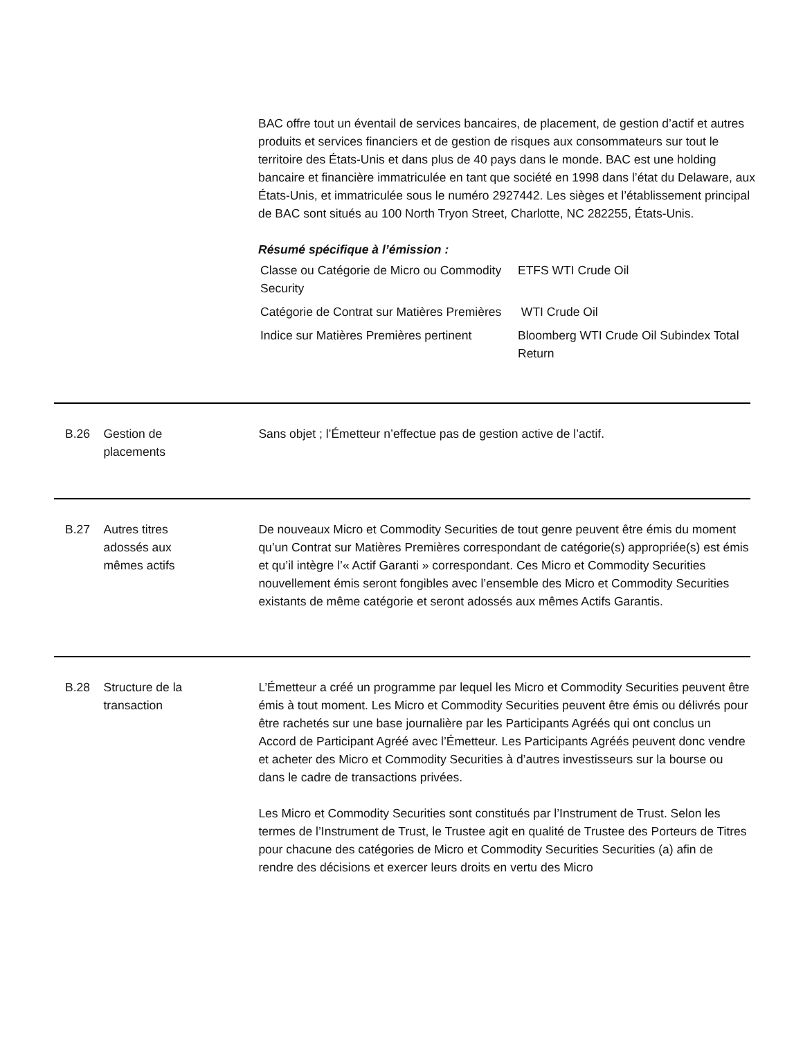BAC offre tout un éventail de services bancaires, de placement, de gestion d’actif et autres produits et services financiers et de gestion de risques aux consommateurs sur tout le territoire des États-Unis et dans plus de 40 pays dans le monde. BAC est une holding bancaire et financière immatriculée en tant que société en 1998 dans l’état du Delaware, aux États-Unis, et immatriculée sous le numéro 2927442. Les sièges et l’établissement principal de BAC sont situés au 100 North Tryon Street, Charlotte, NC 282255, États-Unis.
Résumé spécifique à l’émission :
| Classe ou Catégorie de Micro ou Commodity Security | ETFS WTI Crude Oil |
| Catégorie de Contrat sur Matières Premières | WTI Crude Oil |
| Indice sur Matières Premières pertinent | Bloomberg WTI Crude Oil Subindex Total Return |
B.26 Gestion de
placements
Sans objet ; l’Émetteur n’effectue pas de gestion active de l’actif.
B.27 Autres titres
adossés aux
mêmes actifs
De nouveaux Micro et Commodity Securities de tout genre peuvent être émis du moment qu’un Contrat sur Matières Premières correspondant de catégorie(s) appropriée(s) est émis et qu’il intègre l’« Actif Garanti » correspondant. Ces Micro et Commodity Securities nouvellement émis seront fongibles avec l’ensemble des Micro et Commodity Securities existants de même catégorie et seront adossés aux mêmes Actifs Garantis.
B.28 Structure de la
transaction
L’Émetteur a créé un programme par lequel les Micro et Commodity Securities peuvent être émis à tout moment. Les Micro et Commodity Securities peuvent être émis ou délivrés pour être rachetés sur une base journalière par les Participants Agréés qui ont conclus un Accord de Participant Agréé avec l’Émetteur. Les Participants Agréés peuvent donc vendre et acheter des Micro et Commodity Securities à d’autres investisseurs sur la bourse ou dans le cadre de transactions privées.
Les Micro et Commodity Securities sont constitués par l’Instrument de Trust. Selon les termes de l’Instrument de Trust, le Trustee agit en qualité de Trustee des Porteurs de Titres pour chacune des catégories de Micro et Commodity Securities Securities (a) afin de rendre des décisions et exercer leurs droits en vertu des Micro